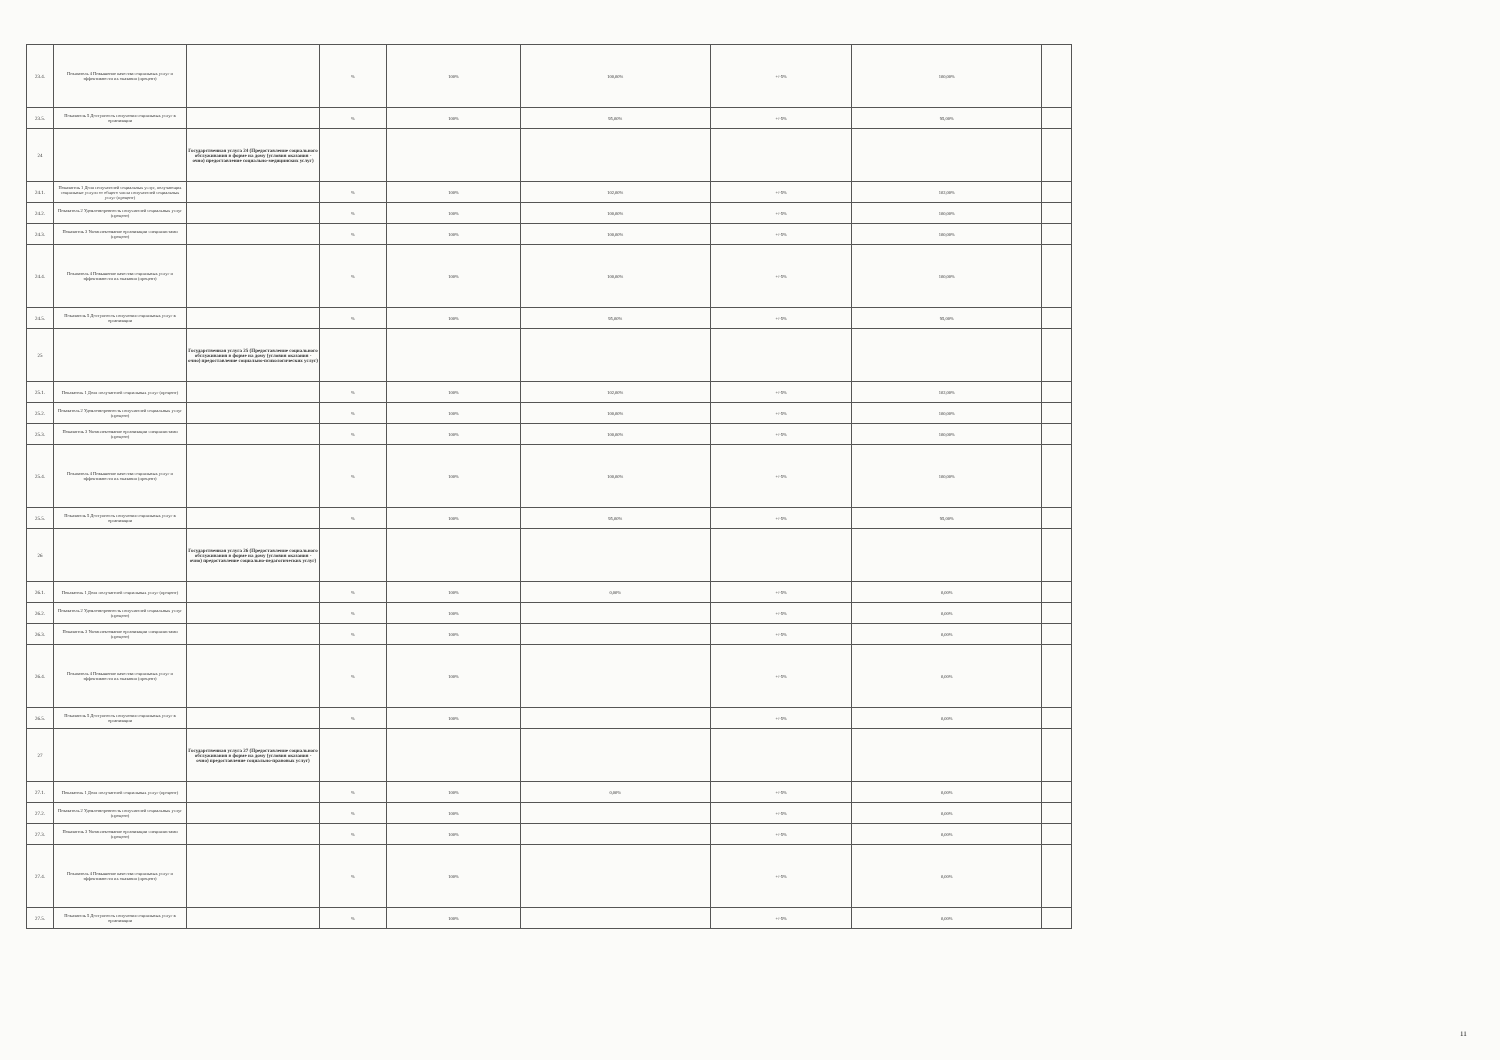| 23.4. | Показатель 4 Повышение качества социальных услуг и эффективности их оказания (процент) | | % | 100% | 100,00% | +/-5% | 100,00% | |
| 23.5. | Показатель 5 Доступность получения социальных услуг в организации | | % | 100% | 95,00% | +/-5% | 95,00% | |
| 24 | | Государственная услуга 24 (Предоставление социального обслуживания в форме на дому (условия оказания - очно) предоставление социально-медицинских услуг) | | | | | | |
| 24.1. | Показатель 1 Доля получателей социальных услуг, получающих социальные услуги от общего числа получателей социальных услуг (процент) | | % | 100% | 102,00% | +/-5% | 102,00% | |
| 24.2. | Показатель 2 Удовлетворенность получателей социальных услуг (процент) | | % | 100% | 100,00% | +/-5% | 100,00% | |
| 24.3. | Показатель 3 Укомплектование организации специалистами (процент) | | % | 100% | 100,00% | +/-5% | 100,00% | |
| 24.4. | Показатель 4 Повышение качества социальных услуг и эффективности их оказания (процент) | | % | 100% | 100,00% | +/-5% | 100,00% | |
| 24.5. | Показатель 5 Доступность получения социальных услуг в организации | | % | 100% | 95,00% | +/-5% | 95,00% | |
| 25 | | Государственная услуга 25 (Предоставление социального обслуживания в форме на дому (условия оказания - очно) предоставление социально-психологических услуг) | | | | | | |
| 25.1. | Показатель 1 Доля получателей социальных услуг (процент) | | % | 100% | 102,00% | +/-5% | 102,00% | |
| 25.2. | Показатель 2 Удовлетворенность получателей социальных услуг (процент) | | % | 100% | 100,00% | +/-5% | 100,00% | |
| 25.3. | Показатель 3 Укомплектование организации специалистами (процент) | | % | 100% | 100,00% | +/-5% | 100,00% | |
| 25.4. | Показатель 4 Повышение качества социальных услуг и эффективности их оказания (процент) | | % | 100% | 100,00% | +/-5% | 100,00% | |
| 25.5. | Показатель 5 Доступность получения социальных услуг в организации | | % | 100% | 95,00% | +/-5% | 95,00% | |
| 26 | | Государственная услуга 26 (Предоставление социального обслуживания в форме на дому (условия оказания - очно) предоставление социально-педагогических услуг) | | | | | | |
| 26.1. | Показатель 1 Доля получателей социальных услуг (процент) | | % | 100% | 0,00% | +/-5% | 0,00% | |
| 26.2. | Показатель 2 Удовлетворенность получателей социальных услуг (процент) | | % | 100% | | +/-5% | 0,00% | |
| 26.3. | Показатель 3 Укомплектование организации специалистами (процент) | | % | 100% | | +/-5% | 0,00% | |
| 26.4. | Показатель 4 Повышение качества социальных услуг и эффективности их оказания (процент) | | % | 100% | | +/-5% | 0,00% | |
| 26.5. | Показатель 5 Доступность получения социальных услуг в организации | | % | 100% | | +/-5% | 0,00% | |
| 27 | | Государственная услуга 27 (Предоставление социального обслуживания в форме на дому (условия оказания - очно) предоставление социально-правовых услуг) | | | | | | |
| 27.1. | Показатель 1 Доля получателей социальных услуг (процент) | | % | 100% | 0,00% | +/-5% | 0,00% | |
| 27.2. | Показатель 2 Удовлетворенность получателей социальных услуг (процент) | | % | 100% | | +/-5% | 0,00% | |
| 27.3. | Показатель 3 Укомплектование организации специалистами (процент) | | % | 100% | | +/-5% | 0,00% | |
| 27.4. | Показатель 4 Повышение качества социальных услуг и эффективности их оказания (процент) | | % | 100% | | +/-5% | 0,00% | |
| 27.5. | Показатель 5 Доступность получения социальных услуг в организации | | % | 100% | | +/-5% | 0,00% | |
11